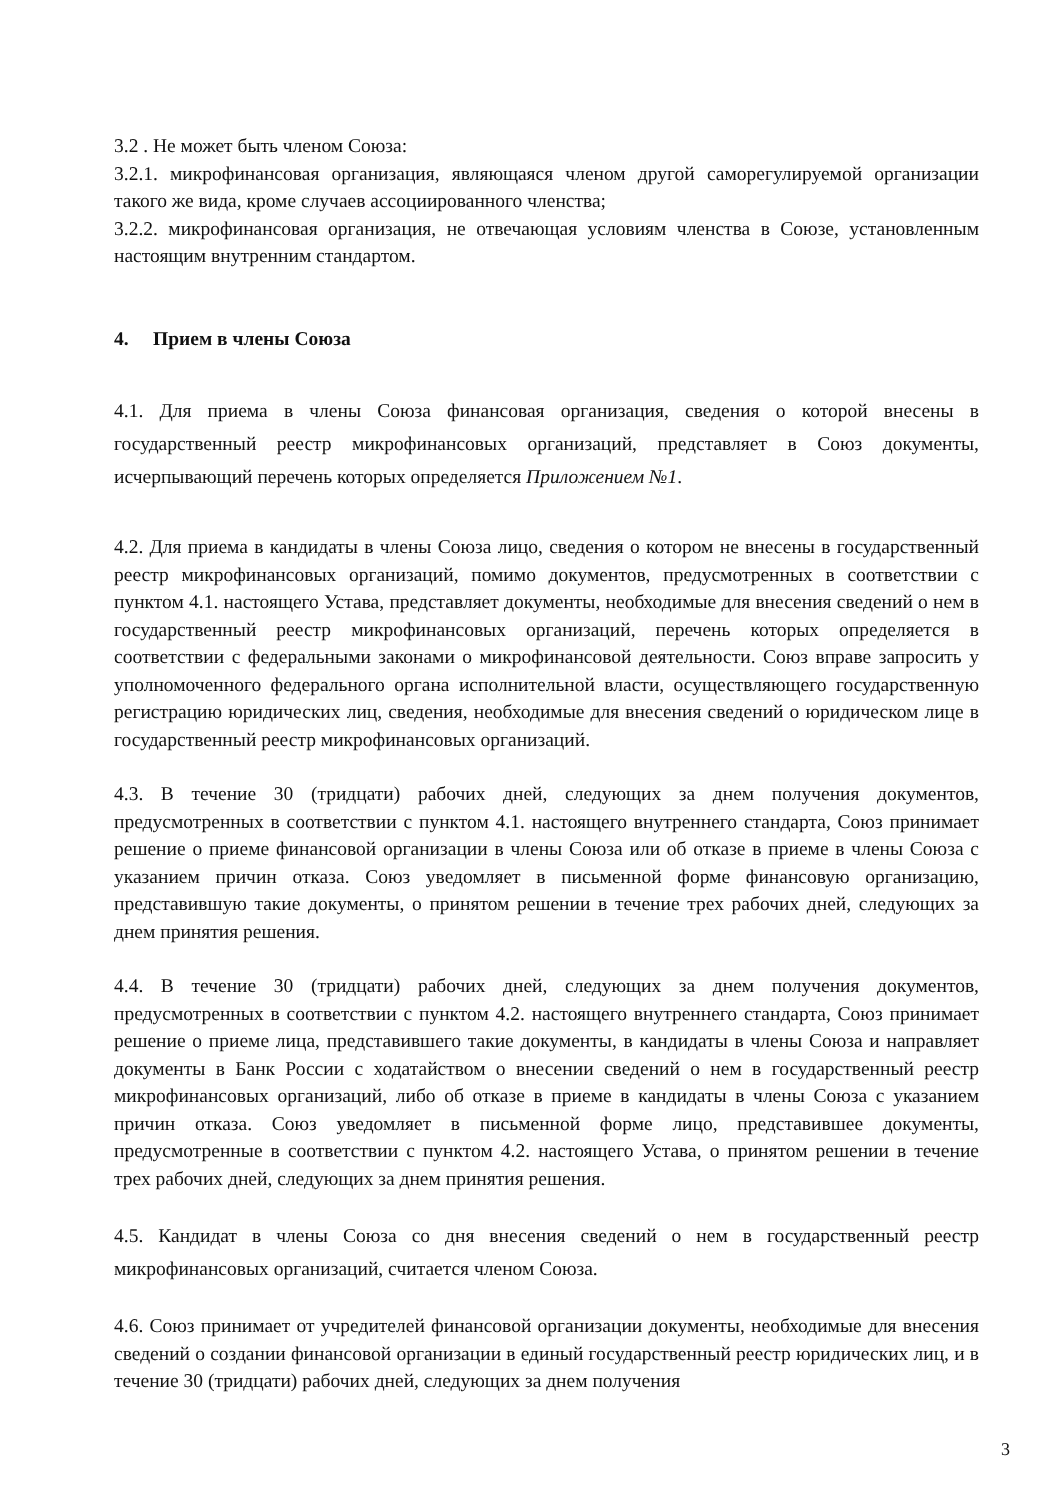3.2 . Не может быть членом Союза:
3.2.1. микрофинансовая организация, являющаяся членом другой саморегулируемой организации такого же вида, кроме случаев ассоциированного членства;
3.2.2. микрофинансовая организация, не отвечающая условиям членства в Союзе, установленным настоящим внутренним стандартом.
4. Прием в члены Союза
4.1. Для приема в члены Союза финансовая организация, сведения о которой внесены в государственный реестр микрофинансовых организаций, представляет в Союз документы, исчерпывающий перечень которых определяется Приложением №1.
4.2. Для приема в кандидаты в члены Союза лицо, сведения о котором не внесены в государственный реестр микрофинансовых организаций, помимо документов, предусмотренных в соответствии с пунктом 4.1. настоящего Устава, представляет документы, необходимые для внесения сведений о нем в государственный реестр микрофинансовых организаций, перечень которых определяется в соответствии с федеральными законами о микрофинансовой деятельности. Союз вправе запросить у уполномоченного федерального органа исполнительной власти, осуществляющего государственную регистрацию юридических лиц, сведения, необходимые для внесения сведений о юридическом лице в государственный реестр микрофинансовых организаций.
4.3. В течение 30 (тридцати) рабочих дней, следующих за днем получения документов, предусмотренных в соответствии с пунктом 4.1. настоящего внутреннего стандарта, Союз принимает решение о приеме финансовой организации в члены Союза или об отказе в приеме в члены Союза с указанием причин отказа. Союз уведомляет в письменной форме финансовую организацию, представившую такие документы, о принятом решении в течение трех рабочих дней, следующих за днем принятия решения.
4.4. В течение 30 (тридцати) рабочих дней, следующих за днем получения документов, предусмотренных в соответствии с пунктом 4.2. настоящего внутреннего стандарта, Союз принимает решение о приеме лица, представившего такие документы, в кандидаты в члены Союза и направляет документы в Банк России с ходатайством о внесении сведений о нем в государственный реестр микрофинансовых организаций, либо об отказе в приеме в кандидаты в члены Союза с указанием причин отказа. Союз уведомляет в письменной форме лицо, представившее документы, предусмотренные в соответствии с пунктом 4.2. настоящего Устава, о принятом решении в течение трех рабочих дней, следующих за днем принятия решения.
4.5. Кандидат в члены Союза со дня внесения сведений о нем в государственный реестр микрофинансовых организаций, считается членом Союза.
4.6. Союз принимает от учредителей финансовой организации документы, необходимые для внесения сведений о создании финансовой организации в единый государственный реестр юридических лиц, и в течение 30 (тридцати) рабочих дней, следующих за днем получения
3